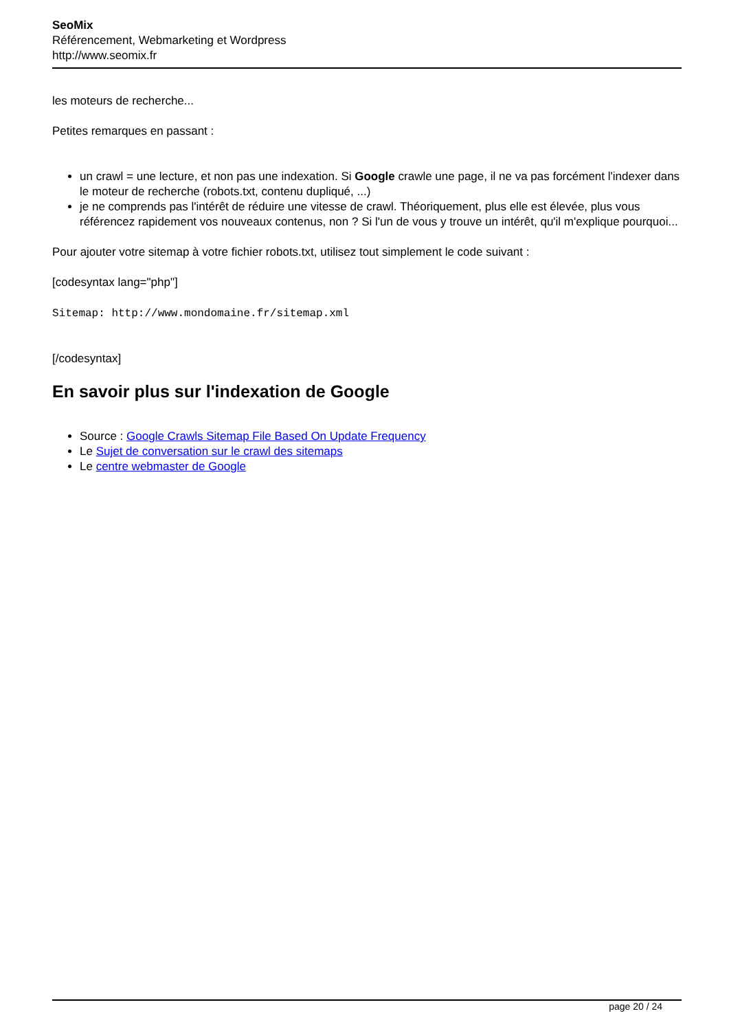SeoMix
Référencement, Webmarketing et Wordpress
http://www.seomix.fr
les moteurs de recherche...
Petites remarques en passant :
un crawl = une lecture, et non pas une indexation. Si Google crawle une page, il ne va pas forcément l'indexer dans le moteur de recherche (robots.txt, contenu dupliqué, ...)
je ne comprends pas l'intérêt de réduire une vitesse de crawl. Théoriquement, plus elle est élevée, plus vous référencez rapidement vos nouveaux contenus, non ? Si l'un de vous y trouve un intérêt, qu'il m'explique pourquoi...
Pour ajouter votre sitemap à votre fichier robots.txt, utilisez tout simplement le code suivant :
[codesyntax lang="php"]
Sitemap: http://www.mondomaine.fr/sitemap.xml
[/codesyntax]
En savoir plus sur l'indexation de Google
Source : Google Crawls Sitemap File Based On Update Frequency
Le Sujet de conversation sur le crawl des sitemaps
Le centre webmaster de Google
page 20 / 24